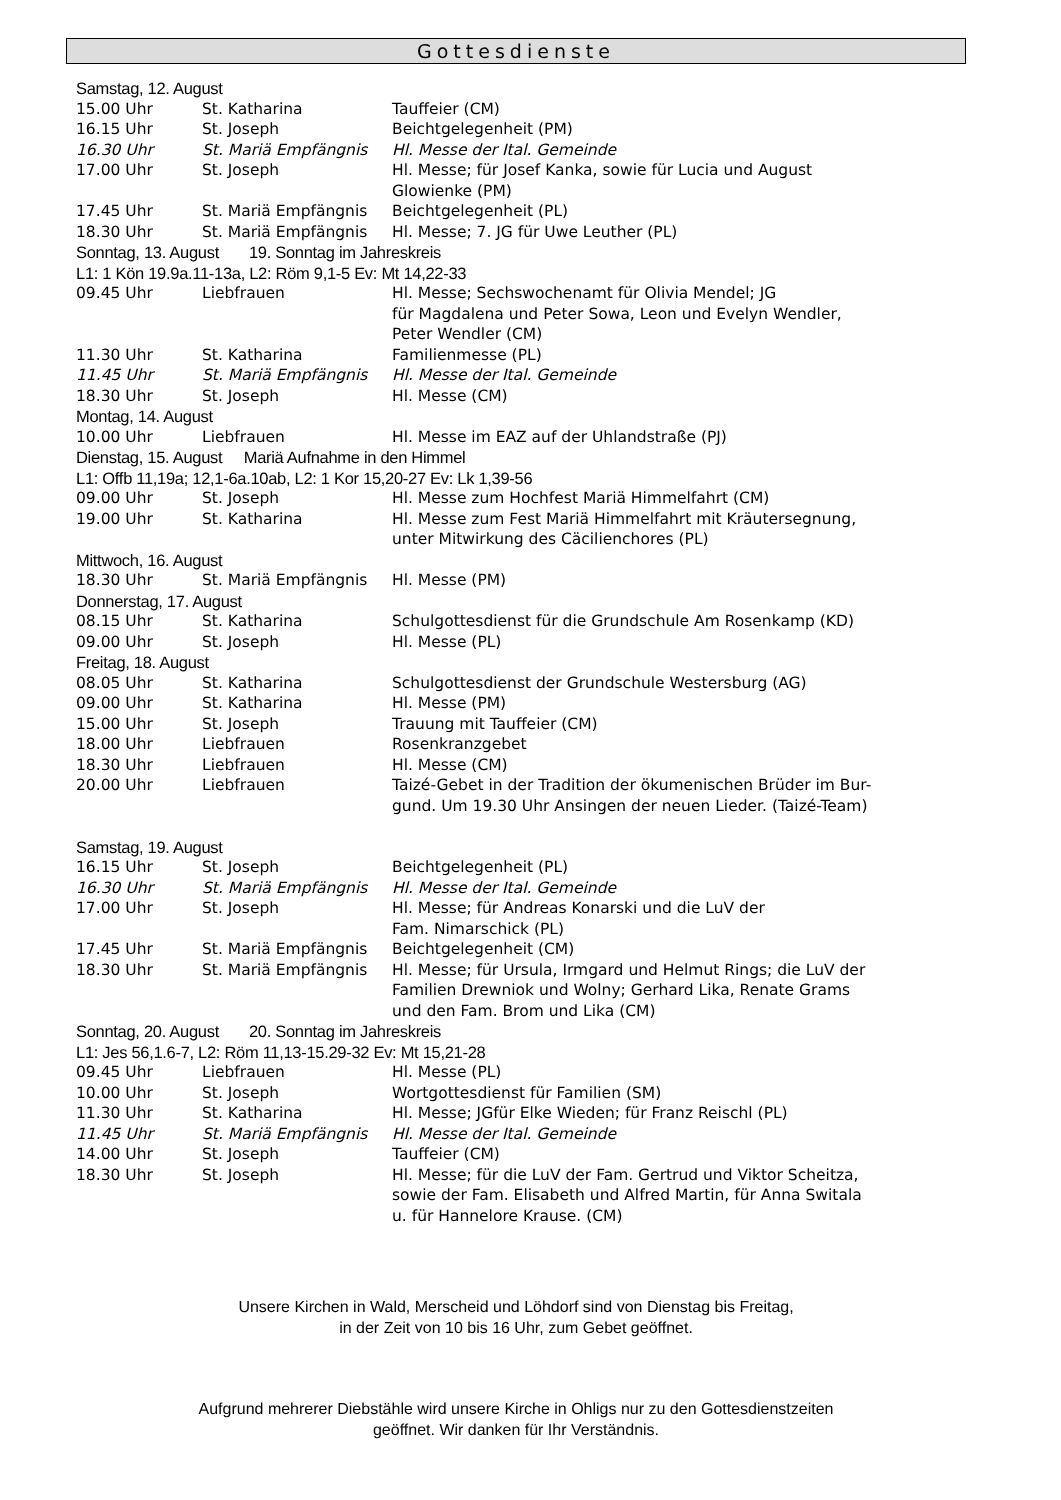Gottesdienste
| Samstag, 12. August | | |
| 15.00 Uhr | St. Katharina | Tauffeier (CM) |
| 16.15 Uhr | St. Joseph | Beichtgelegenheit (PM) |
| 16.30 Uhr | St. Mariä Empfängnis | Hl. Messe der Ital. Gemeinde |
| 17.00 Uhr | St. Joseph | Hl. Messe; für Josef Kanka, sowie für Lucia und August Glowienke (PM) |
| 17.45 Uhr | St. Mariä Empfängnis | Beichtgelegenheit (PL) |
| 18.30 Uhr | St. Mariä Empfängnis | Hl. Messe; 7. JG für Uwe Leuther (PL) |
| Sonntag, 13. August 19. Sonntag im Jahreskreis | | |
| L1: 1 Kön 19.9a.11-13a, L2: Röm 9,1-5 Ev: Mt 14,22-33 | | |
| 09.45 Uhr | Liebfrauen | Hl. Messe; Sechswochenamt für Olivia Mendel; JG für Magdalena und Peter Sowa, Leon und Evelyn Wendler, Peter Wendler (CM) |
| 11.30 Uhr | St. Katharina | Familienmesse (PL) |
| 11.45 Uhr | St. Mariä Empfängnis | Hl. Messe der Ital. Gemeinde |
| 18.30 Uhr | St. Joseph | Hl. Messe (CM) |
| Montag, 14. August | | |
| 10.00 Uhr | Liebfrauen | Hl. Messe im EAZ auf der Uhlandstraße (PJ) |
| Dienstag, 15. August Mariä Aufnahme in den Himmel | | |
| L1: Offb 11,19a; 12,1-6a.10ab, L2: 1 Kor 15,20-27 Ev: Lk 1,39-56 | | |
| 09.00 Uhr | St. Joseph | Hl. Messe zum Hochfest Mariä Himmelfahrt (CM) |
| 19.00 Uhr | St. Katharina | Hl. Messe zum Fest Mariä Himmelfahrt mit Kräutersegnung, unter Mitwirkung des Cäcilienchores (PL) |
| Mittwoch, 16. August | | |
| 18.30 Uhr | St. Mariä Empfängnis | Hl. Messe (PM) |
| Donnerstag, 17. August | | |
| 08.15 Uhr | St. Katharina | Schulgottesdienst für die Grundschule Am Rosenkamp (KD) |
| 09.00 Uhr | St. Joseph | Hl. Messe (PL) |
| Freitag, 18. August | | |
| 08.05 Uhr | St. Katharina | Schulgottesdienst der Grundschule Westersburg (AG) |
| 09.00 Uhr | St. Katharina | Hl. Messe (PM) |
| 15.00 Uhr | St. Joseph | Trauung mit Tauffeier (CM) |
| 18.00 Uhr | Liebfrauen | Rosenkranzgebet |
| 18.30 Uhr | Liebfrauen | Hl. Messe (CM) |
| 20.00 Uhr | Liebfrauen | Taizé-Gebet in der Tradition der ökumenischen Brüder im Bur- gund. Um 19.30 Uhr Ansingen der neuen Lieder. (Taizé-Team) |
| Samstag, 19. August | | |
| 16.15 Uhr | St. Joseph | Beichtgelegenheit (PL) |
| 16.30 Uhr | St. Mariä Empfängnis | Hl. Messe der Ital. Gemeinde |
| 17.00 Uhr | St. Joseph | Hl. Messe; für Andreas Konarski und die LuV der Fam. Nimarschick (PL) |
| 17.45 Uhr | St. Mariä Empfängnis | Beichtgelegenheit (CM) |
| 18.30 Uhr | St. Mariä Empfängnis | Hl. Messe; für Ursula, Irmgard und Helmut Rings; die LuV der Familien Drewniok und Wolny; Gerhard Lika, Renate Grams und den Fam. Brom und Lika (CM) |
| Sonntag, 20. August 20. Sonntag im Jahreskreis | | |
| L1: Jes 56,1.6-7, L2: Röm 11,13-15.29-32 Ev: Mt 15,21-28 | | |
| 09.45 Uhr | Liebfrauen | Hl. Messe (PL) |
| 10.00 Uhr | St. Joseph | Wortgottesdienst für Familien (SM) |
| 11.30 Uhr | St. Katharina | Hl. Messe; JGfür Elke Wieden; für Franz Reischl (PL) |
| 11.45 Uhr | St. Mariä Empfängnis | Hl. Messe der Ital. Gemeinde |
| 14.00 Uhr | St. Joseph | Tauffeier (CM) |
| 18.30 Uhr | St. Joseph | Hl. Messe; für die LuV der Fam. Gertrud und Viktor Scheitza, sowie der Fam. Elisabeth und Alfred Martin, für Anna Switala u. für Hannelore Krause. (CM) |
Unsere Kirchen in Wald, Merscheid und Löhdorf sind von Dienstag bis Freitag,
in der Zeit von 10 bis 16 Uhr, zum Gebet geöffnet.
Aufgrund mehrerer Diebstähle wird unsere Kirche in Ohligs nur zu den Gottesdienstzeiten
geöffnet. Wir danken für Ihr Verständnis.